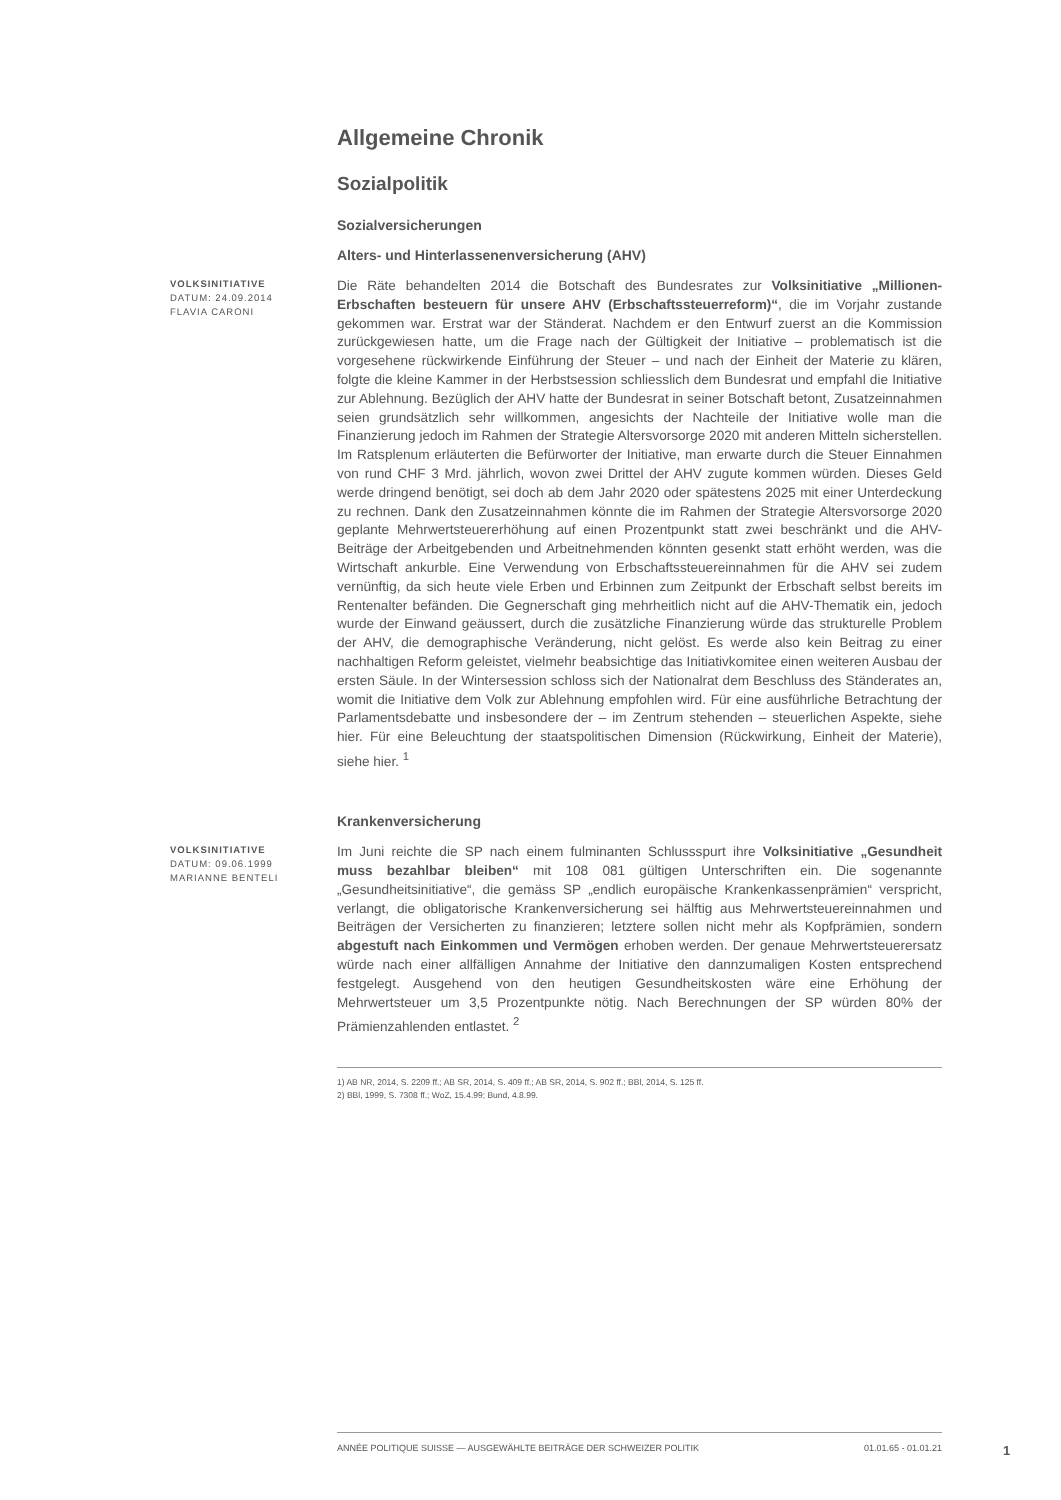Allgemeine Chronik
Sozialpolitik
Sozialversicherungen
Alters- und Hinterlassenenversicherung (AHV)
VOLKSINITIATIVE
DATUM: 24.09.2014
FLAVIA CARONI
Die Räte behandelten 2014 die Botschaft des Bundesrates zur Volksinitiative „Millionen-Erbschaften besteuern für unsere AHV (Erbschaftssteuerreform)“, die im Vorjahr zustande gekommen war. Erstrat war der Ständerat. Nachdem er den Entwurf zuerst an die Kommission zurückgewiesen hatte, um die Frage nach der Gültigkeit der Initiative – problematisch ist die vorgesehene rückwirkende Einführung der Steuer – und nach der Einheit der Materie zu klären, folgte die kleine Kammer in der Herbstsession schliesslich dem Bundesrat und empfahl die Initiative zur Ablehnung. Bezüglich der AHV hatte der Bundesrat in seiner Botschaft betont, Zusatzeinnahmen seien grundsätzlich sehr willkommen, angesichts der Nachteile der Initiative wolle man die Finanzierung jedoch im Rahmen der Strategie Altersvorsorge 2020 mit anderen Mitteln sicherstellen. Im Ratsplenum erläuterten die Befürworter der Initiative, man erwarte durch die Steuer Einnahmen von rund CHF 3 Mrd. jährlich, wovon zwei Drittel der AHV zugute kommen würden. Dieses Geld werde dringend benötigt, sei doch ab dem Jahr 2020 oder spätestens 2025 mit einer Unterdeckung zu rechnen. Dank den Zusatzeinnahmen könnte die im Rahmen der Strategie Altersvorsorge 2020 geplante Mehrwertsteuererhöhung auf einen Prozentpunkt statt zwei beschränkt und die AHV-Beiträge der Arbeitgebenden und Arbeitnehmenden könnten gesenkt statt erhöht werden, was die Wirtschaft ankurble. Eine Verwendung von Erbschaftssteuereinnahmen für die AHV sei zudem vernünftig, da sich heute viele Erben und Erbinnen zum Zeitpunkt der Erbschaft selbst bereits im Rentenalter befänden. Die Gegnerschaft ging mehrheitlich nicht auf die AHV-Thematik ein, jedoch wurde der Einwand geäussert, durch die zusätzliche Finanzierung würde das strukturelle Problem der AHV, die demographische Veränderung, nicht gelöst. Es werde also kein Beitrag zu einer nachhaltigen Reform geleistet, vielmehr beabsichtige das Initiativkomitee einen weiteren Ausbau der ersten Säule. In der Wintersession schloss sich der Nationalrat dem Beschluss des Ständerates an, womit die Initiative dem Volk zur Ablehnung empfohlen wird. Für eine ausführliche Betrachtung der Parlamentsdebatte und insbesondere der – im Zentrum stehenden – steuerlichen Aspekte, siehe hier. Für eine Beleuchtung der staatspolitischen Dimension (Rückwirkung, Einheit der Materie), siehe hier. <sup>1</sup>
Krankenversicherung
VOLKSINITIATIVE
DATUM: 09.06.1999
MARIANNE BENTELI
Im Juni reichte die SP nach einem fulminanten Schlussspurt ihre Volksinitiative „Gesundheit muss bezahlbar bleiben“ mit 108 081 gültigen Unterschriften ein. Die sogenannte „Gesundheitsinitiative“, die gemäss SP „endlich europäische Krankenkassenprämien“ verspricht, verlangt, die obligatorische Krankenversicherung sei hälftig aus Mehrwertsteuereinnahmen und Beiträgen der Versicherten zu finanzieren; letztere sollen nicht mehr als Kopfprämien, sondern abgestuft nach Einkommen und Vermögen erhoben werden. Der genaue Mehrwertsteuerersatz würde nach einer allfälligen Annahme der Initiative den dannzumaligen Kosten entsprechend festgelegt. Ausgehend von den heutigen Gesundheitskosten wäre eine Erhöhung der Mehrwertsteuer um 3,5 Prozentpunkte nötig. Nach Berechnungen der SP würden 80% der Prämienzahlenden entlastet. <sup>2</sup>
1) AB NR, 2014, S. 2209 ff.; AB SR, 2014, S. 409 ff.; AB SR, 2014, S. 902 ff.; BBl, 2014, S. 125 ff.
2) BBl, 1999, S. 7308 ff.; WoZ, 15.4.99; Bund, 4.8.99.
ANNÉE POLITIQUE SUISSE — AUSGEWÄHLTE BEITRÄGE DER SCHWEIZER POLITIK 01.01.65 - 01.01.21
1